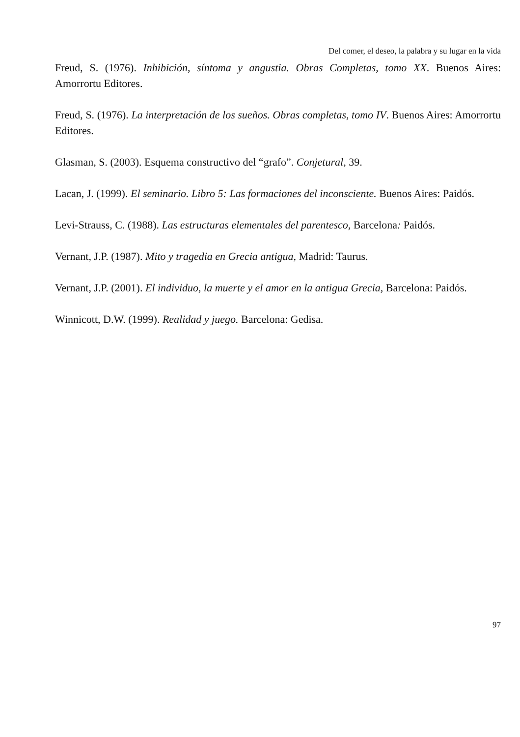Del comer, el deseo, la palabra y su lugar en la vida
Freud, S. (1976). Inhibición, síntoma y angustia. Obras Completas, tomo XX. Buenos Aires: Amorrortu Editores.
Freud, S. (1976). La interpretación de los sueños. Obras completas, tomo IV. Buenos Aires: Amorrortu Editores.
Glasman, S. (2003). Esquema constructivo del “grafo”. Conjetural, 39.
Lacan, J. (1999). El seminario. Libro 5: Las formaciones del inconsciente. Buenos Aires: Paidós.
Levi-Strauss, C. (1988). Las estructuras elementales del parentesco, Barcelona: Paidós.
Vernant, J.P. (1987). Mito y tragedia en Grecia antigua, Madrid: Taurus.
Vernant, J.P. (2001). El individuo, la muerte y el amor en la antigua Grecia, Barcelona: Paidós.
Winnicott, D.W. (1999). Realidad y juego. Barcelona: Gedisa.
97